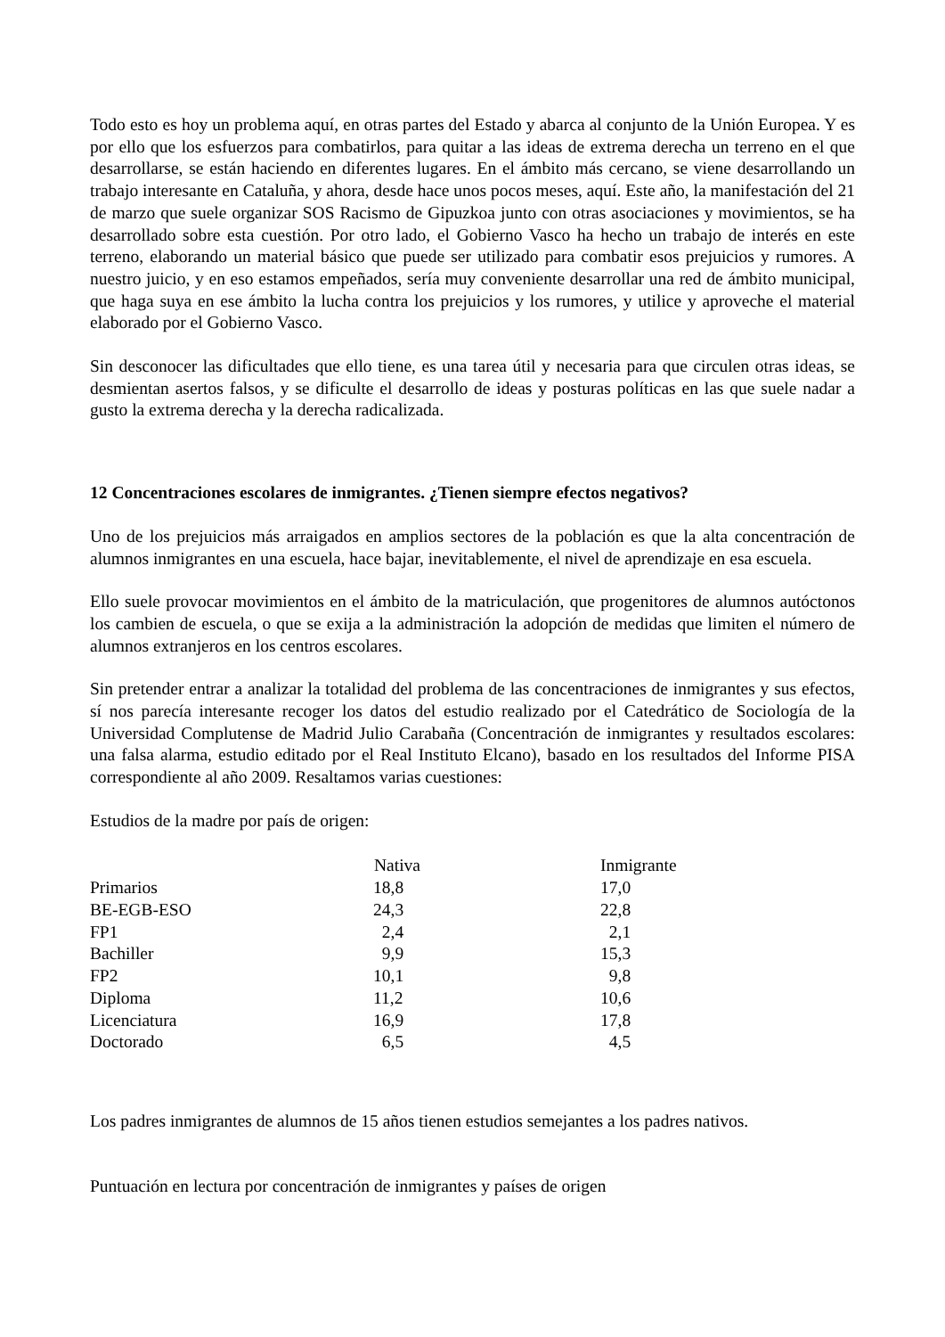Todo esto es hoy un problema aquí, en otras partes del Estado y abarca al conjunto de la Unión Europea. Y es por ello que los esfuerzos para combatirlos, para quitar a las ideas de extrema derecha un terreno en el que desarrollarse, se están haciendo en diferentes lugares. En el ámbito más cercano, se viene desarrollando un trabajo interesante en Cataluña, y ahora, desde hace unos pocos meses, aquí. Este año, la manifestación del 21 de marzo que suele organizar SOS Racismo de Gipuzkoa junto con otras asociaciones y movimientos, se ha desarrollado sobre esta cuestión. Por otro lado, el Gobierno Vasco ha hecho un trabajo de interés en este terreno, elaborando un material básico que puede ser utilizado para combatir esos prejuicios y rumores. A nuestro juicio, y en eso estamos empeñados, sería muy conveniente desarrollar una red de ámbito municipal, que haga suya en ese ámbito la lucha contra los prejuicios y los rumores, y utilice y aproveche el material elaborado por el Gobierno Vasco.
Sin desconocer las dificultades que ello tiene, es una tarea útil y necesaria para que circulen otras ideas, se desmientan asertos falsos, y se dificulte el desarrollo de ideas y posturas políticas en las que suele nadar a gusto la extrema derecha y la derecha radicalizada.
12 Concentraciones escolares de inmigrantes. ¿Tienen siempre efectos negativos?
Uno de los prejuicios más arraigados en amplios sectores de la población es que la alta concentración de alumnos inmigrantes en una escuela, hace bajar, inevitablemente, el nivel de aprendizaje en esa escuela.
Ello suele provocar movimientos en el ámbito de la matriculación, que progenitores de alumnos autóctonos los cambien de escuela, o que se exija a la administración la adopción de medidas que limiten el número de alumnos extranjeros en los centros escolares.
Sin pretender entrar a analizar la totalidad del problema de las concentraciones de inmigrantes y sus efectos, sí nos parecía interesante recoger los datos del estudio realizado por el Catedrático de Sociología de la Universidad Complutense de Madrid Julio Carabaña (Concentración de inmigrantes y resultados escolares: una falsa alarma, estudio editado por el Real Instituto Elcano), basado en los resultados del Informe PISA correspondiente al año 2009. Resaltamos varias cuestiones:
Estudios de la madre por país de origen:
| | Nativa | Inmigrante |
| Primarios | 18,8 | 17,0 |
| BE-EGB-ESO | 24,3 | 22,8 |
| FP1 | 2,4 | 2,1 |
| Bachiller | 9,9 | 15,3 |
| FP2 | 10,1 | 9,8 |
| Diploma | 11,2 | 10,6 |
| Licenciatura | 16,9 | 17,8 |
| Doctorado | 6,5 | 4,5 |
Los padres inmigrantes de alumnos de 15 años tienen estudios semejantes a los padres nativos.
Puntuación en lectura por concentración de inmigrantes y países de origen